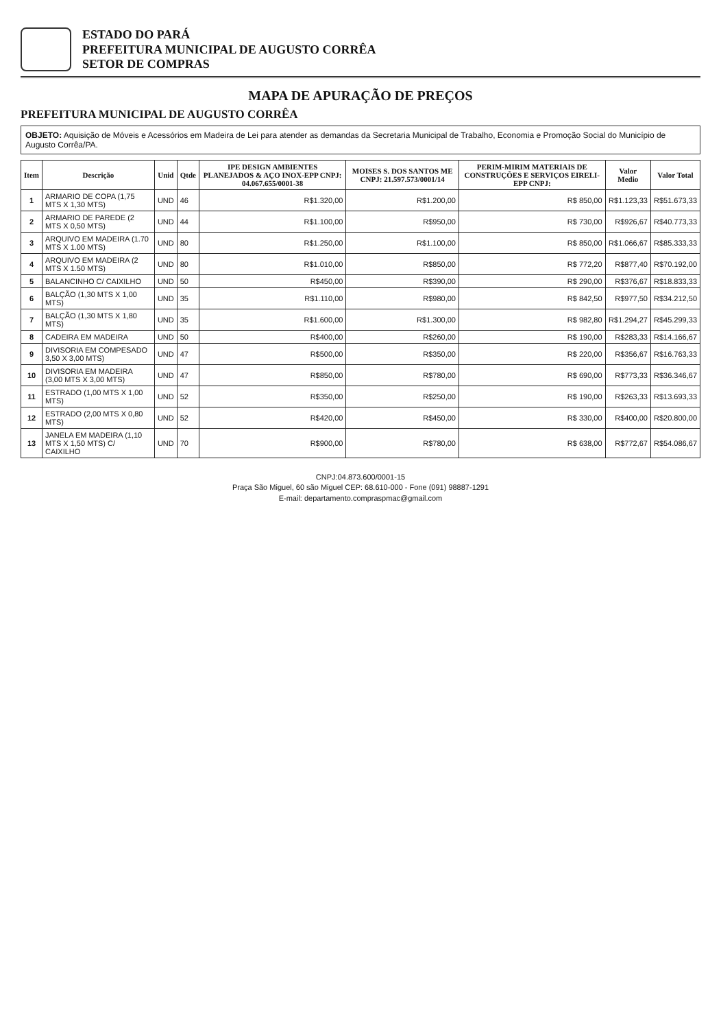ESTADO DO PARÁ
PREFEITURA MUNICIPAL DE AUGUSTO CORRÊA
SETOR DE COMPRAS
MAPA DE APURAÇÃO DE PREÇOS
PREFEITURA MUNICIPAL DE AUGUSTO CORRÊA
OBJETO: Aquisição de Móveis e Acessórios em Madeira de Lei para atender as demandas da Secretaria Municipal de Trabalho, Economia e Promoção Social do Município de Augusto Corrêa/PA.
| Item | Descrição | Unid | Qtde | IPE DESIGN AMBIENTES PLANEJADOS & AÇO INOX-EPP CNPJ: 04.067.655/0001-38 | MOISES S. DOS SANTOS ME CNPJ: 21.597.573/0001/14 | PERIM-MIRIM MATERIAIS DE CONSTRUÇÕES E SERVIÇOS EIRELI-EPP CNPJ: | Valor Medio | Valor Total |
| --- | --- | --- | --- | --- | --- | --- | --- | --- |
| 1 | ARMARIO DE COPA (1,75 MTS X 1,30 MTS) | UND | 46 | R$1.320,00 | R$1.200,00 | R$ 850,00 | R$1.123,33 | R$51.673,33 |
| 2 | ARMARIO DE PAREDE (2 MTS X 0,50 MTS) | UND | 44 | R$1.100,00 | R$950,00 | R$ 730,00 | R$926,67 | R$40.773,33 |
| 3 | ARQUIVO EM MADEIRA (1.70 MTS X 1.00 MTS) | UND | 80 | R$1.250,00 | R$1.100,00 | R$ 850,00 | R$1.066,67 | R$85.333,33 |
| 4 | ARQUIVO EM MADEIRA (2 MTS X 1.50 MTS) | UND | 80 | R$1.010,00 | R$850,00 | R$ 772,20 | R$877,40 | R$70.192,00 |
| 5 | BALANCINHO C/ CAIXILHO | UND | 50 | R$450,00 | R$390,00 | R$ 290,00 | R$376,67 | R$18.833,33 |
| 6 | BALÇÃO (1,30 MTS X 1,00 MTS) | UND | 35 | R$1.110,00 | R$980,00 | R$ 842,50 | R$977,50 | R$34.212,50 |
| 7 | BALÇÃO (1,30 MTS X 1,80 MTS) | UND | 35 | R$1.600,00 | R$1.300,00 | R$ 982,80 | R$1.294,27 | R$45.299,33 |
| 8 | CADEIRA EM MADEIRA | UND | 50 | R$400,00 | R$260,00 | R$ 190,00 | R$283,33 | R$14.166,67 |
| 9 | DIVISORIA EM COMPESADO 3,50 X 3,00 MTS) | UND | 47 | R$500,00 | R$350,00 | R$ 220,00 | R$356,67 | R$16.763,33 |
| 10 | DIVISORIA EM MADEIRA (3,00 MTS X 3,00 MTS) | UND | 47 | R$850,00 | R$780,00 | R$ 690,00 | R$773,33 | R$36.346,67 |
| 11 | ESTRADO (1,00 MTS X 1,00 MTS) | UND | 52 | R$350,00 | R$250,00 | R$ 190,00 | R$263,33 | R$13.693,33 |
| 12 | ESTRADO (2,00 MTS X 0,80 MTS) | UND | 52 | R$420,00 | R$450,00 | R$ 330,00 | R$400,00 | R$20.800,00 |
| 13 | JANELA EM MADEIRA (1,10 MTS X 1,50 MTS) C/ CAIXILHO | UND | 70 | R$900,00 | R$780,00 | R$ 638,00 | R$772,67 | R$54.086,67 |
CNPJ:04.873.600/0001-15
Praça São Miguel, 60 são Miguel CEP: 68.610-000 - Fone (091) 98887-1291
E-mail: departamento.compraspmac@gmail.com